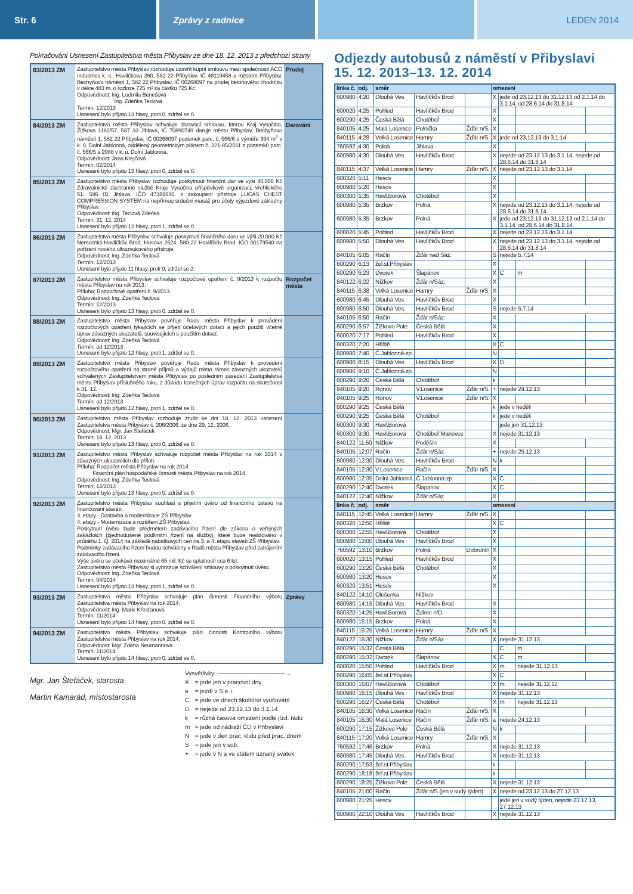Str. 6 Zprávy z radnice LEDEN 2014
Pokračování Usnesení Zastupitelstva města Přibyslav ze dne 18. 12. 2013 z předchozí strany
| 83/2013 ZM | Zastupitelstvo města Přibyslav rozhoduje uzavřít kupní smlouvu mezi společností ACO Industries k. s., Havlíčkova 260, 582 22 Přibyslav, IČ 48119458 a městem Přibyslav, Bechyňovo náměstí 1, 582 22 Přibyslav, IČ 00268097 na prodej betonového chodníku v délce 483 m, o rozloze 725 m² za částku 725 Kč. Odpovědnost: Ing. Ludmila Benešová Ing. Zdeňka Teclová Termín: 12/2013 Usnesení bylo přijato 13 hlasy, proti 0, zdržel se 0. | Prodej |
| 84/2013 ZM | Zastupitelstvo města Přibyslav schvaluje darovací smlouvu, kterou Kraj Vysočina, Žižkova 1182/57, 587 33 Jihlava, IČ 70890749 daruje městu Přibyslav, Bechyňovo náměstí 1, 582 22 Přibyslav, IČ 00268097 pozemek parc. č. 566/6 o výměře 994 m<sup>2</sup> v k. ú. Dolní Jablonná, oddělený geometrickým plánem č. 221-85/2011 z pozemků parc. č. 566/5 a 2088 v k. ú. Dolní Jablonná. Odpovědnost: Jana Krejčová Termín: 02/2014 Usnesení bylo přijato 13 hlasy, proti 0, zdržel se 0. | Darování |
| 85/2013 ZM | Zastupitelstvo města Přibyslav rozhoduje poskytnout finanční dar ve výši 80.000 Kč Zdravotnické záchranné službě Kraje Vysočina příspěvkové organizaci, Vrchlického 61, 586 01 Jihlava, IČO 47366630, k zakoupení přístroje LUCAS CHEST COMPRESSION SYSTEM na nepřímou srdeční masáž pro účely výjezdové základny Přibyslav. Odpovědnost: Ing. Teclová Zdeňka Termín: 31. 12. 2014 Usnesení bylo přijato 12 hlasy, proti 1, zdržel se 0. | |
| 86/2013 ZM | Zastupitelstvo města Přibyslav schvaluje poskytnutí finančního daru ve výši 20.000 Kč Nemocnici Havlíčkův Brod, Husova 2624, 580 22 Havlíčkův Brod, IČO 00179540 na pořízení nového ultrazvukového přístroje. Odpovědnost: Ing. Zdeňka Teclová Termín: 12/2013 Usnesení bylo přijato 11 hlasy, proti 0, zdržel se 2. | |
| 87/2013 ZM | Zastupitelstvo města Přibyslav schvaluje rozpočtové opatření č. 9/2013 k rozpočtu města Přibyslav na rok 2013. Příloha: Rozpočtové opatření č. 9/2013. Odpovědnost: Ing. Zdeňka Teclová Termín: 12/2013 Usnesení bylo přijato 13 hlasy, proti 0, zdržel se 0. | Rozpočet města |
| 88/2013 ZM | Zastupitelstvo města Přibyslav pověřuje Radu města Přibyslav k provádění rozpočtových opatření týkajících se přijetí účelových dotací a jejich použití včetně úprav závazných ukazatelů, souvisejících s použitím dotací. Odpovědnost: Ing. Zdeňka Teclová Termín: od 12/2013 Usnesení bylo přijato 12 hlasy, proti 1, zdržel se 0. | |
| 89/2013 ZM | Zastupitelstvo města Přibyslav pověřuje Radu města Přibyslav k provedení rozpočtového opatření na straně příjmů a výdajů mimo rámec závazných ukazatelů schválených Zastupitelstvem města Přibyslav po posledním zasedání Zastupitelstva města Přibyslav příslušného roku, z důvodu konečných úprav rozpočtu na skutečnost k 31. 12. Odpovědnost: Ing. Zdeňka Teclová Termín: od 12/2013 Usnesení bylo přijato 12 hlasy, proti 1, zdržel se 0. | |
| 90/2013 ZM | Zastupitelstvo města Přibyslav rozhoduje zrušit ke dni 18. 12. 2013 usnesení Zastupitelstva města Přibyslav č. 206/2006, ze dne 29. 12. 2006. Odpovědnost: Mgr. Jan Štefáček Termín: 18. 12. 2013 Usnesení bylo přijato 13 hlasy, proti 0, zdržel se 0. | |
| 91/2013 ZM | Zastupitelstvo města Přibyslav schvaluje rozpočet města Přibyslav na rok 2014 v závazných ukazatelích dle příloh. Příloha: Rozpočet města Přibyslav na rok 2014 Finanční plán hospodářské činnosti města Přibyslav na rok 2014. Odpovědnost: Ing. Zdeňka Teclová Termín: 12/2013 Usnesení bylo přijato 13 hlasy, proti 0, zdržel se 0. | |
| 92/2013 ZM | Zastupitelstvo města Přibyslav souhlasí s přijetím úvěru od finančního ústavu na financování staveb: 3. etapy - Dostavba a modernizace ZŠ Přibyslav 4. etapy - Modernizace a rozšíření ZŠ Přibyslav. Poskytnutí úvěru bude předmětem zadávacího řízení dle zákona o veřejných zakázkách (zjednodušené podlimitní řízení na služby), které bude realizováno v průběhu 1. Q. 2014 na základě nabídkových cen na 3. a 4. etapu staveb ZŠ Přibyslav. Podmínky zadávacího řízení budou schváleny v Radě města Přibyslav před zahájením zadávacího řízení. Výše úvěru se očekává maximálně 65 mil. Kč se splatností cca 6 let. Zastupitelstvo města Přibyslav si vyhrazuje schválení smlouvy o poskytnutí úvěru. Odpovědnost: Ing. Zdeňka Teclová Termín: 04/2014 Usnesení bylo přijato 13 hlasy, proti 1, zdržel se 0. | |
| 93/2013 ZM | Zastupitelstvo města Přibyslav schvaluje plán činnosti Finančního výboru Zastupitelstva města Přibyslav na rok 2014. Odpovědnost: Ing. Marie Křesťanová Termín: 11/2014 Usnesení bylo přijato 14 hlasy, proti 0, zdržel se 0. | Zprávy |
| 94/2013 ZM | Zastupitelstvo města Přibyslav schvaluje plán činnosti Kontrolního výboru Zastupitelstva města Přibyslav na rok 2014. Odpovědnost: Mgr. Zdena Neumannova Termín: 11/2014 Usnesení bylo přijato 14 hlasy, proti 0, zdržel se 0. | |
Mgr. Jan Štefáček, starosta
Martin Kamarád, místostarosta
Vysvětlivky: ────────────────→
X = jede jen v pracovní dny
a = jezdí v S a +
C = jede ve dnech školního vyučování
D = nejede od 23.12.13 do 3.1.14
k = různá časová omezení podle jízd. řádu
m = jede od nádraží ČD v Přibyslavi
N = jede v den prac. klidu před prac. dnem
S = jede jen v sob.
+ = jede v N a ve státem uznaný svátek
Odjezdy autobusů z náměstí v Přibyslavi
15. 12. 2013–13. 12. 2014
| linka č. | odj. | směr | | | omezení | | | |
| --- | --- | --- | --- | --- | --- | --- | --- | --- |
| 600980 | 4:20 | Dlouhá Ves | Havlíčkův Brod | | X | jede od 23.12.13 do 31.12.13 od 2.1.14 do 3.1.14, od 28.6.14 do 31.8.14 | | |
| 600020 | 4:25 | Pohled | Havlíčkův Brod | | X | | | |
| 600290 | 4:25 | Česká Bělá | Chotěboř | | X | | | |
| 840105 | 4:25 | Malá Losenice | Polnička | Žďár n/S. | X | | | |
| 840115 | 4:28 | Velká Losenice | Hamry | Žďár n/S. | X | jede od 23.12.13 do 3.1.14 | | |
| 760592 | 4:30 | Polná | Jihlava | | X | | | |
| 600980 | 4:30 | Dlouhá Ves | Havlíčkův Brod | | X | nejede od 23.12.13 do 3.1.14, nejede od 28.6.14 do 31.8.14 | | |
| 840115 | 4:37 | Velká Losenice | Hamry | Žďár n/S. | X | nejede od 23.12.13 do 3.1.14 | | |
| 600320 | 5:11 | Hesov | | | X | | | |
| 600980 | 5:20 | Hesov | | | X | | | |
| 600300 | 5:35 | Havl.Borová | Chotěboř | | X | | | |
| 600980 | 5:35 | Brzkov | Polná | | X | nejede od 23.12.13 do 3.1.14, nejede od 28.6.14 do 31.8.14 | | |
| 600980 | 5:35 | Brzkov | Polná | | X | jede od 23.12.13 do 31.12.13 od 2.1.14 do 3.1.14, od 28.6.14 do 31.8.14 | | |
| 600020 | 5:45 | Pohled | Havlíčkův Brod | | X | nejede od 23.12.13 do 3.1.14 | | |
| 600980 | 5:50 | Dlouhá Ves | Havlíčkův Brod | | X | nejede od 23.12.13 do 3.1.14, nejede od 28.6.14 do 31.8.14 | | |
| 840105 | 6:05 | Račín | Žďár nad Sáz. | | S | nejede 5.7.14 | | |
| 600290 | 6:13 | žel.st.Přibyslav | | | X | | | |
| 600290 | 6:23 | Dvorek | Šlapánov | | X | C | m | |
| 840122 | 6:22 | Nížkov | Žďár n/Sáz. | | X | | | |
| 840115 | 6:38 | Velká Losenice | Hamry | Žďár n/S. | X | | | |
| 600980 | 6:45 | Dlouhá Ves | Havlíčkův Brod | | X | | | |
| 600980 | 6:50 | Dlouhá Ves | Havlíčkův Brod | | S | nejede 5.7.14 | | |
| 840105 | 6:50 | Račín | Žďár n/Sáz. | | X | | | |
| 600290 | 6:57 | Žižkovo Pole | Česká Bělá | | X | | | |
| 600020 | 7:17 | Pohled | Havlíčkův Brod | | X | | | |
| 600320 | 7:20 | Hřiště | | | X | C | | |
| 600980 | 7:40 | Č.Jablonná-zp. | | | N | | | |
| 600980 | 8:15 | Dlouhá Ves | Havlíčkův Brod | | X | D | | |
| 600980 | 9:10 | Č.Jablonná-zp. | | | N | | | |
| 600290 | 9:20 | Česká Bělá | Chotěboř | | k | | | |
| 840105 | 9:20 | Ronov | V.Losenice | Žďár n/S. | + | nejede 24.12.13 | | |
| 840105 | 9:25 | Ronov | V.Losenice | Žďár n/S. | X | | | |
| 600290 | 9:25 | Česká Bělá | | | k | jede v neděli | | |
| 600290 | 9:25 | Česká Bělá | Chotěboř | | k | jede v neděli | | |
| 600300 | 9:30 | Havl.Borová | | | | jede jen 31.12.13 | | |
| 600300 | 9:30 | Havl.Borová | Chotěboř,Marieves | | X | nejede 31.12.13 | | |
| 840122 | 11:50 | Nížkov | Poděšín | | X | | | |
| 840105 | 12:07 | Račín | Žďár n/Sáz. | | + | nejede 25.12.13 | | |
| 600980 | 12:30 | Dlouhá Ves | Havlíčkův Brod | | N | k | | |
| 840105 | 12:30 | V.Losenice | Račín | Žďár n/S. | X | | | |
| 600980 | 12:35 | Dolní Jablonná | Č.Jablonná-zp. | | X | C | | |
| 600290 | 12:40 | Dvorek | Šlapanov | | X | C | | |
| 840122 | 12:40 | Nížkov | Žďár n/Sáz. | | X | | | |
| linka č. | odj. | směr | | | omezení | | | |
| 840115 | 12:45 | Velká Losenice | Hamry | Žďár n/S. | X | | | |
| 600320 | 12:50 | Hřiště | | | X | C | | |
| 600300 | 12:55 | Havl.Borová | Chotěboř | | X | | | |
| 600980 | 13:00 | Dlouhá Ves | Havlíčkův Brod | | X | | | |
| 760592 | 13:10 | Brzkov | Polná | Dobronín | X | | | |
| 600020 | 13:15 | Pohled | Havlíčkův Brod | | X | | | |
| 600290 | 13:20 | Česká Bělá | Chotěboř | | X | | | |
| 600980 | 13:20 | Hesov | | | X | | | |
| 600320 | 13:51 | Hesov | | | X | | | |
| 840122 | 14:10 | Olešenka | Nížkov | | | | | |
| 600980 | 14:15 | Dlouhá Ves | Havlíčkův Brod | | X | | | |
| 600320 | 14:25 | Havl.Borová | Ždírec n/D. | | X | | | |
| 600980 | 15:15 | Brzkov | Polná | | X | | | |
| 840115 | 15:25 | Velká Losenice | Hamry | Žďár n/S. | X | | | |
| 840122 | 15:30 | Nížkov | Žďár n/Sáz. | | X | nejede 31.12.13 | | |
| 600290 | 15:32 | Česká Bělá | | | | C | m | |
| 600290 | 15:32 | Dvorek | Šlapánov | | X | C | m | |
| 600020 | 15:50 | Pohled | Havlíčkův Brod | | X | m | nejede 31.12.13 | |
| 600290 | 16:05 | žel.st.Přibyslav | | | X | C | | |
| 600300 | 16:07 | Havl.Borová | Chotěboř | | X | m | nejede 31.12.12 | |
| 600980 | 16:15 | Dlouhá Ves | Havlíčkův Brod | | X | nejede 31.12.13 | | |
| 600290 | 16:27 | Česká Bělá | Chotěboř | | X | m | nejede 31.12.13 | |
| 840105 | 16:30 | Velká Losenice | Račín | Žďár n/S. | X | | | |
| 840105 | 16:30 | Malá Losenice | Račín | Žďár n/S. | a | nejede 24.12.13 | | |
| 600290 | 17:15 | Žižkovo Pole | Česká Bělá | | N | k | | |
| 840115 | 17:20 | Velká Losenice | Hamry | Žďár n/S. | X | | | |
| 760592 | 17:46 | Brzkov | Polná | | X | nejede 31.12.13 | | |
| 600980 | 17:45 | Dlouhá Ves | Havlíčkův Brod | | X | nejede 31.12.13 | | |
| 600290 | 17:53 | žel.st.Přibyslav | | | k | | | |
| 600290 | 18:18 | žel.st.Přibyslav | | | k | | | |
| 600290 | 18:25 | Žižkovo Pole | Česká Bělá | | X | nejede 31.12.13 | | |
| 840105 | 21:00 | Račín | Žďár n/S.(jen v sudý týden) | | X | nejede od 23.12.13 do 27.12.13 | | |
| 600980 | 21:25 | Hesov | | | | jede jen v sudý týden, nejede 23.12.13, 27.12.13 | | |
| 600980 | 22:10 | Dlouhá Ves | Havlíčkův Brod | | X | nejede 31.12.13 | | |